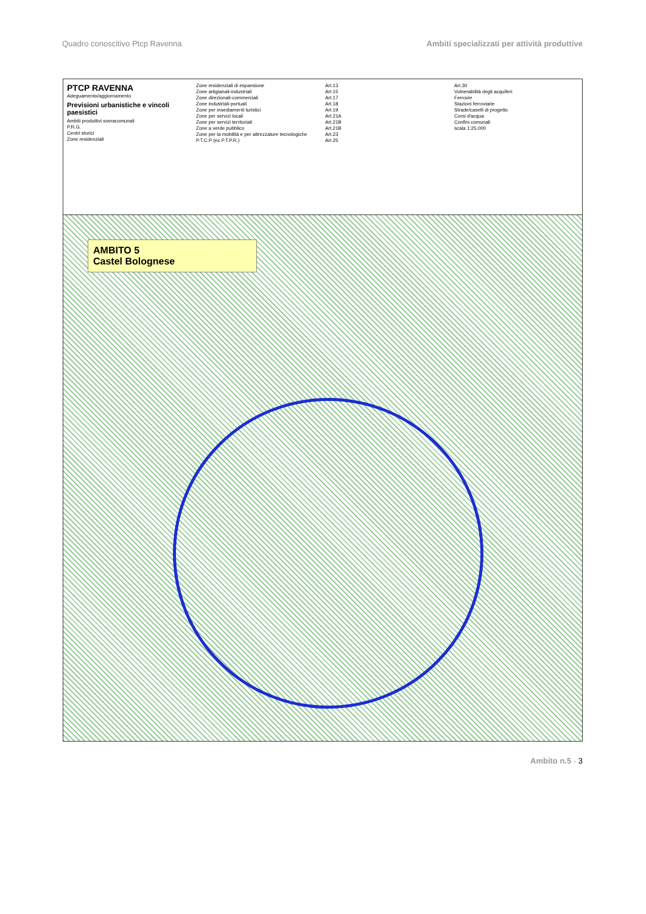Quadro conoscitivo Ptcp Ravenna Ambiti specializzati per attività produttive
PTCP RAVENNA
Adeguamento/aggiornamento
Previsioni urbanistiche e vincoli paesistici
Ambiti produttivi sovracomunali
P.R.G.
Centri storici
Zone residenziali
Zone residenziali di espansione
Zone artigianali-industriali
Zone direzionali-commerciali
Zone industriali-portuali
Zone per insediamenti turistici
Zone per servizi locali
Zone per servizi territoriali
Zone a verde pubblico
Zone per la mobilità e per attrezzature tecnologiche
P.T.C.P (ex P.T.P.R.)
Art.13
Art.15
Art.17
Art.18
Art.19
Art.21A
Art.21B
Art.21B
Art.23
Art.25
Art.30
Vulnerabilità degli acquiferi
Ferrovie
Stazioni ferroviarie
Strade/caselli di progetto
Corsi d'acqua
Confini comunali
scala 1:25.000
AMBITO 5
Castel Bolognese
Ambito n.5 - 3